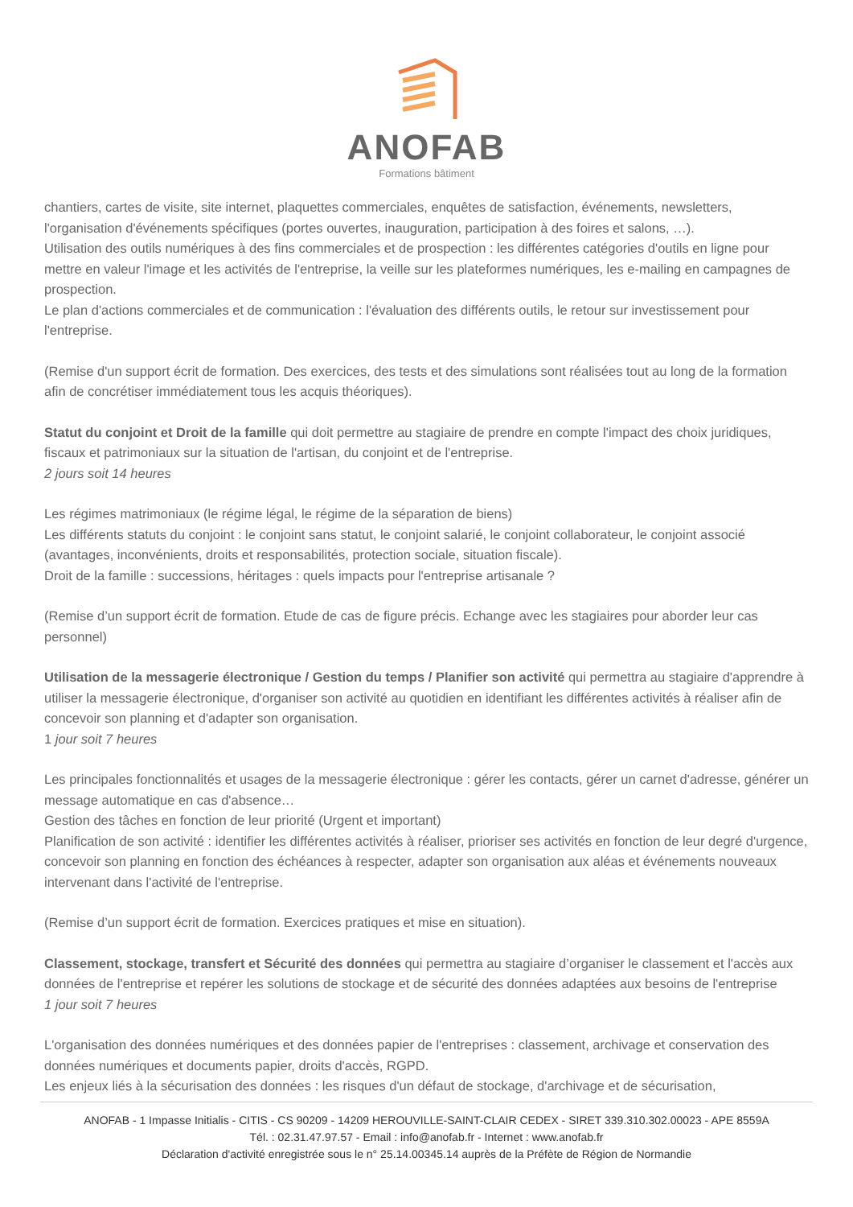ANOFAB
Formations bâtiment
chantiers, cartes de visite, site internet, plaquettes commerciales, enquêtes de satisfaction, événements, newsletters, l'organisation d'événements spécifiques (portes ouvertes, inauguration, participation à des foires et salons, …).
Utilisation des outils numériques à des fins commerciales et de prospection : les différentes catégories d'outils en ligne pour mettre en valeur l'image et les activités de l'entreprise, la veille sur les plateformes numériques, les e-mailing en campagnes de prospection.
Le plan d'actions commerciales et de communication : l'évaluation des différents outils, le retour sur investissement pour l'entreprise.
(Remise d'un support écrit de formation. Des exercices, des tests et des simulations sont réalisées tout au long de la formation afin de concrétiser immédiatement tous les acquis théoriques).
Statut du conjoint et Droit de la famille qui doit permettre au stagiaire de prendre en compte l'impact des choix juridiques, fiscaux et patrimoniaux sur la situation de l'artisan, du conjoint et de l'entreprise.
2 jours soit 14 heures
Les régimes matrimoniaux (le régime légal, le régime de la séparation de biens)
Les différents statuts du conjoint : le conjoint sans statut, le conjoint salarié, le conjoint collaborateur, le conjoint associé (avantages, inconvénients, droits et responsabilités, protection sociale, situation fiscale).
Droit de la famille : successions, héritages : quels impacts pour l'entreprise artisanale ?
(Remise d’un support écrit de formation. Etude de cas de figure précis. Echange avec les stagiaires pour aborder leur cas personnel)
Utilisation de la messagerie électronique / Gestion du temps / Planifier son activité qui permettra au stagiaire d'apprendre à utiliser la messagerie électronique, d'organiser son activité au quotidien en identifiant les différentes activités à réaliser afin de concevoir son planning et d'adapter son organisation.
1 jour soit 7 heures
Les principales fonctionnalités et usages de la messagerie électronique : gérer les contacts, gérer un carnet d'adresse, générer un message automatique en cas d'absence…
Gestion des tâches en fonction de leur priorité (Urgent et important)
Planification de son activité : identifier les différentes activités à réaliser, prioriser ses activités en fonction de leur degré d'urgence, concevoir son planning en fonction des échéances à respecter, adapter son organisation aux aléas et événements nouveaux intervenant dans l'activité de l'entreprise.
(Remise d’un support écrit de formation. Exercices pratiques et mise en situation).
Classement, stockage, transfert et Sécurité des données qui permettra au stagiaire d’organiser le classement et l'accès aux données de l'entreprise et repérer les solutions de stockage et de sécurité des données adaptées aux besoins de l'entreprise
1 jour soit 7 heures
L'organisation des données numériques et des données papier de l'entreprises : classement, archivage et conservation des données numériques et documents papier, droits d'accès, RGPD.
Les enjeux liés à la sécurisation des données : les risques d'un défaut de stockage, d'archivage et de sécurisation,
ANOFAB - 1 Impasse Initialis - CITIS - CS 90209 - 14209 HEROUVILLE-SAINT-CLAIR CEDEX - SIRET 339.310.302.00023 - APE 8559A
Tél. : 02.31.47.97.57 - Email : info@anofab.fr - Internet : www.anofab.fr
Déclaration d'activité enregistrée sous le n° 25.14.00345.14 auprès de la Préfète de Région de Normandie